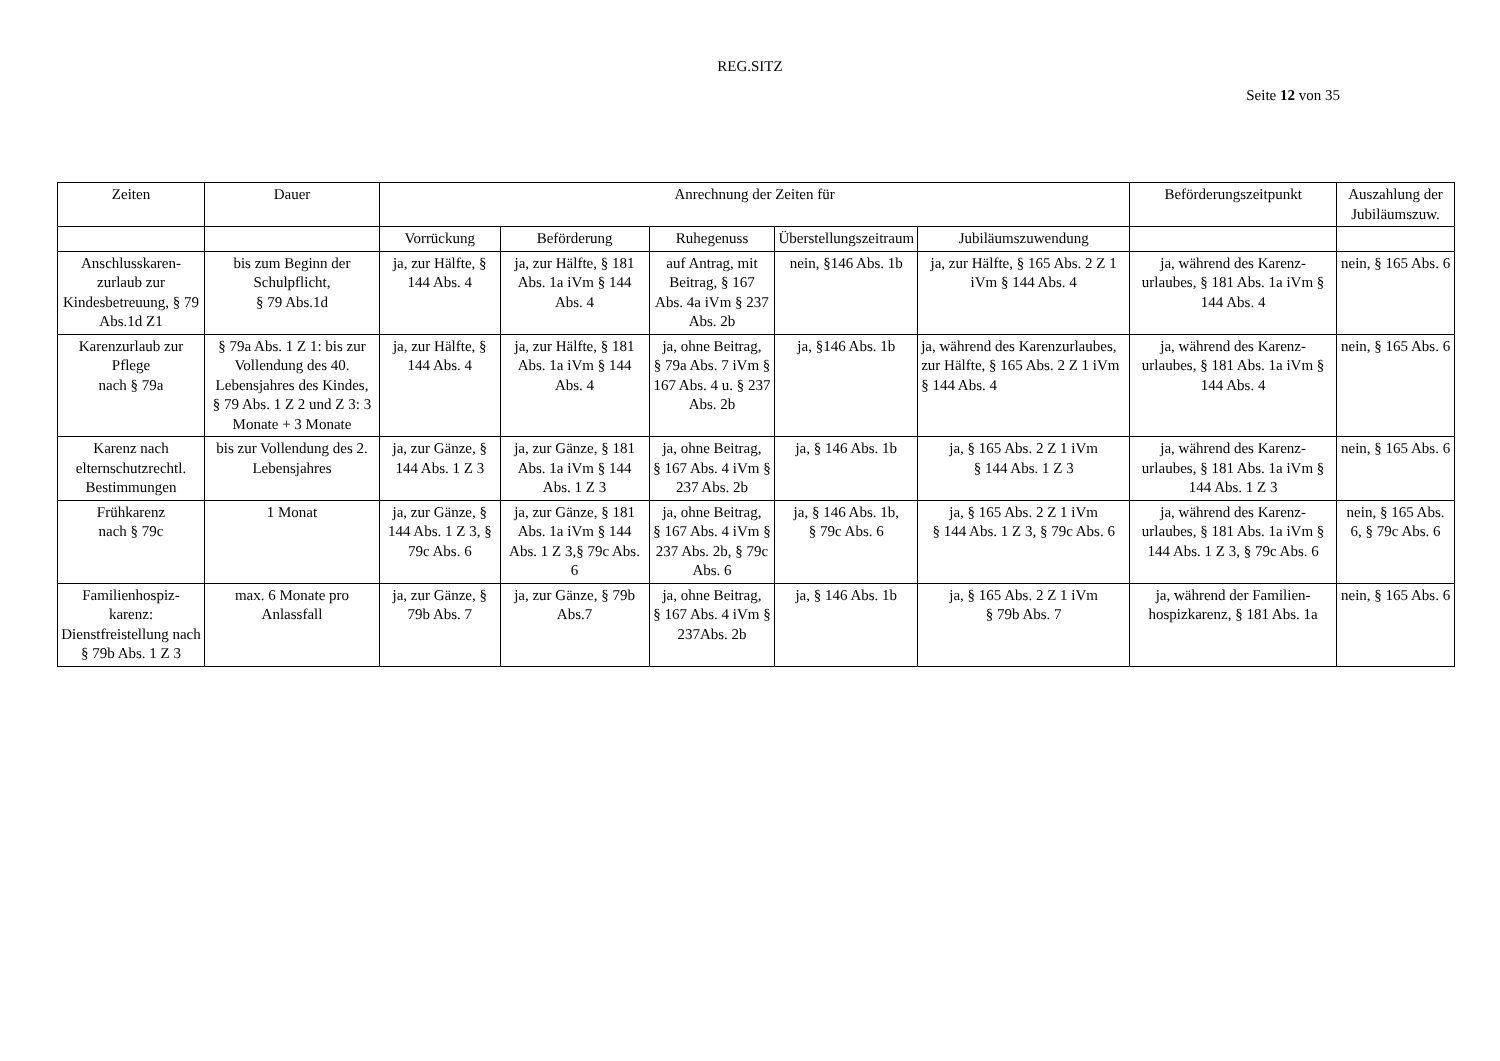REG.SITZ
Seite 12 von 35
| Zeiten | Dauer | Anrechnung der Zeiten für | | | | | Beförderungszeitpunkt | Auszahlung der Jubiläumszuw. |
| --- | --- | --- | --- | --- | --- | --- | --- | --- |
| | | Vorrückung | Beförderung | Ruhegenuss | Überstellungszeitraum | Jubiläumszuwendung | | |
| Anschlusskaren-zurlaub zur Kindesbetreuung, § 79 Abs.1d Z1 | bis zum Beginn der Schulpflicht, § 79 Abs.1d | ja, zur Hälfte, § 144 Abs. 4 | ja, zur Hälfte, § 181 Abs. 1a iVm § 144 Abs. 4 | auf Antrag, mit Beitrag, § 167 Abs. 4a iVm § 237 Abs. 2b | nein, §146 Abs. 1b | ja, zur Hälfte, § 165 Abs. 2 Z 1 iVm § 144 Abs. 4 | ja, während des Karenz-urlaubes, § 181 Abs. 1a iVm § 144 Abs. 4 | nein, § 165 Abs. 6 |
| Karenzurlaub zur Pflege nach § 79a | § 79a Abs. 1 Z 1: bis zur Vollendung des 40. Lebensjahres des Kindes, § 79 Abs. 1 Z 2 und Z 3: 3 Monate + 3 Monate | ja, zur Hälfte, § 144 Abs. 4 | ja, zur Hälfte, § 181 Abs. 1a iVm § 144 Abs. 4 | ja, ohne Beitrag, § 79a Abs. 7 iVm § 167 Abs. 4 u. § 237 Abs. 2b | ja, §146 Abs. 1b | ja, während des Karenzurlaubes, zur Hälfte, § 165 Abs. 2 Z 1 iVm § 144 Abs. 4 | ja, während des Karenz-urlaubes, § 181 Abs. 1a iVm § 144 Abs. 4 | nein, § 165 Abs. 6 |
| Karenz nach elternschutzrechtl. Bestimmungen | bis zur Vollendung des 2. Lebensjahres | ja, zur Gänze, § 144 Abs. 1 Z 3 | ja, zur Gänze, § 181 Abs. 1a iVm § 144 Abs. 1 Z 3 | ja, ohne Beitrag, § 167 Abs. 4 iVm § 237 Abs. 2b | ja, § 146 Abs. 1b | ja, § 165 Abs. 2 Z 1 iVm § 144 Abs. 1 Z 3 | ja, während des Karenz-urlaubes, § 181 Abs. 1a iVm § 144 Abs. 1 Z 3 | nein, § 165 Abs. 6 |
| Frühkarenz nach § 79c | 1 Monat | ja, zur Gänze, § 144 Abs. 1 Z 3, § 79c Abs. 6 | ja, zur Gänze, § 181 Abs. 1a iVm § 144 Abs. 1 Z 3,§ 79c Abs. 6 | ja, ohne Beitrag, § 167 Abs. 4 iVm § 237 Abs. 2b, § 79c Abs. 6 | ja, § 146 Abs. 1b, § 79c Abs. 6 | ja, § 165 Abs. 2 Z 1 iVm § 144 Abs. 1 Z 3, § 79c Abs. 6 | ja, während des Karenz-urlaubes, § 181 Abs. 1a iVm § 144 Abs. 1 Z 3, § 79c Abs. 6 | nein, § 165 Abs. 6, § 79c Abs. 6 |
| Familienhospiz-karenz: Dienstfreistellung nach § 79b Abs. 1 Z 3 | max. 6 Monate pro Anlassfall | ja, zur Gänze, § 79b Abs. 7 | ja, zur Gänze, § 79b Abs.7 | ja, ohne Beitrag, § 167 Abs. 4 iVm § 237Abs. 2b | ja, § 146 Abs. 1b | ja, § 165 Abs. 2 Z 1 iVm § 79b Abs. 7 | ja, während der Familien-hospizkarenz, § 181 Abs. 1a | nein, § 165 Abs. 6 |